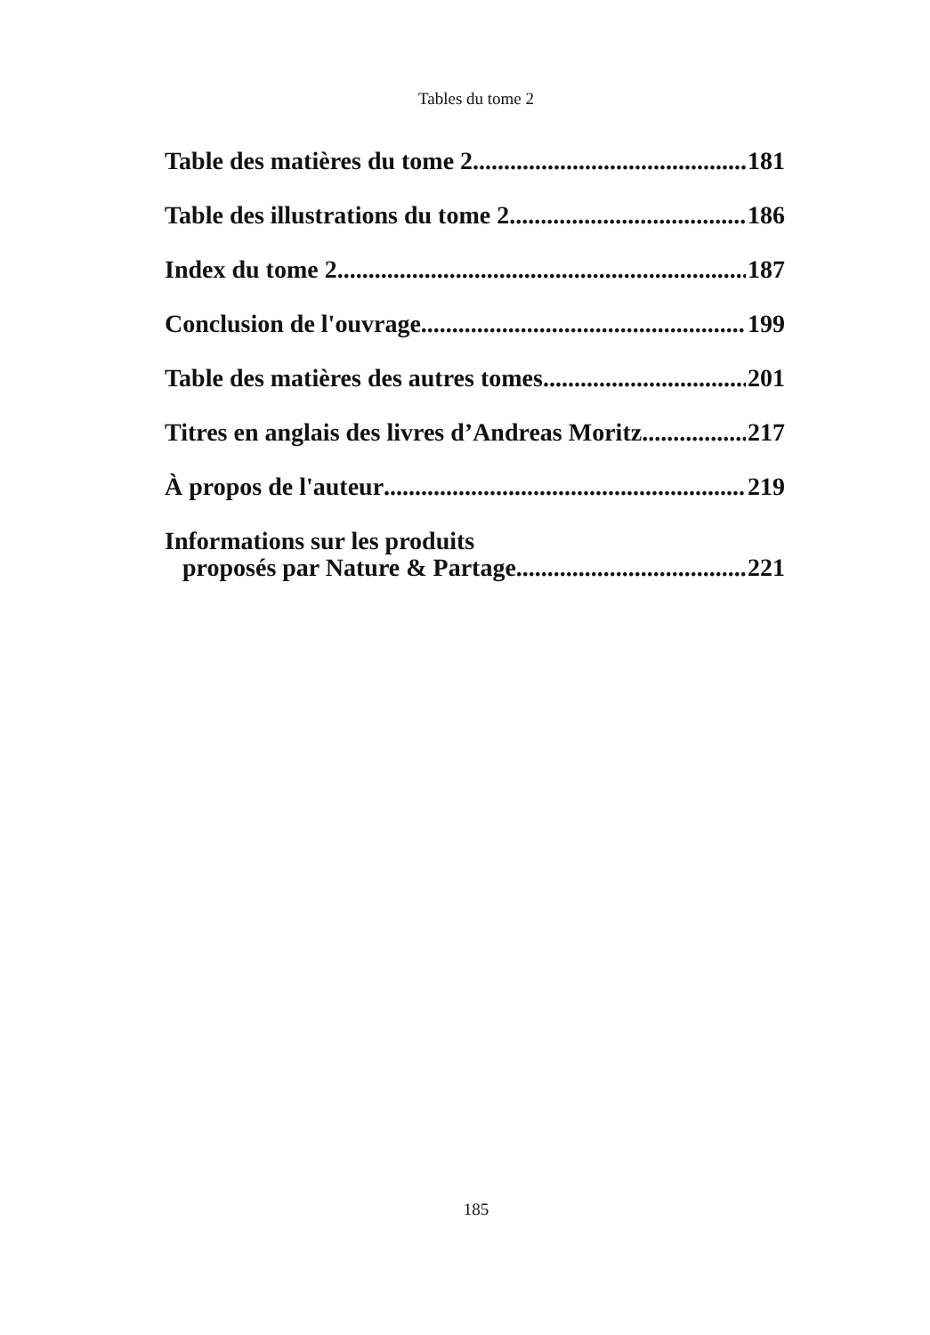Tables du tome 2
Table des matières du tome 2 181
Table des illustrations du tome 2 186
Index du tome 2 187
Conclusion de l'ouvrage 199
Table des matières des autres tomes 201
Titres en anglais des livres d’Andreas Moritz 217
À propos de l'auteur 219
Informations sur les produits
proposés par Nature & Partage 221
185